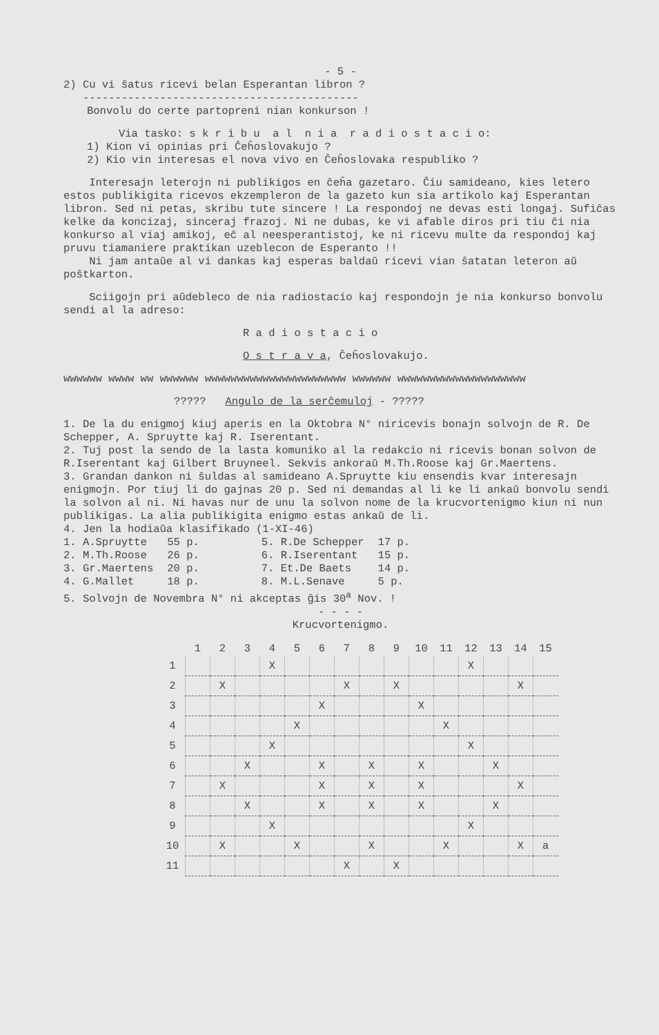- 5 -
2) Cu vi ŝatus ricevi belan Esperantan libron ?
-------------------------------------------
Bonvolu do certe partopreni nian konkurson !
Via tasko: s k r i b u a l n i a r a d i o s t a c i o:
1) Kion vi opinias pri Ĉeĥoslovakujo ?
2) Kio vin interesas el nova vivo en Ĉeĥoslovaka respubliko ?
Interesajn leterojn ni publikigos en ĉeĥa gazetaro. Ĉiu samideano, kies letero estos publikigita ricevos ekzempleron de la gazeto kun sia artikolo kaj Esperantan libron. Sed ni petas, skribu tute sincere ! La respondoj ne devas esti longaj. Sufiĉas kelke da koncizaj, sinceraj frazoj. Ni ne dubas, ke vi afable diros pri tiu ĉi nia konkurso al viaj amikoj, eĉ al neesperantistoj, ke ni ricevu multe da respondoj kaj pruvu tiamaniere praktikan uzeblecon de Esperanto !!
Ni jam antaŭe al vi dankas kaj esperas baldaŭ ricevi vian ŝatatan leteron aŭ poŝtkarton.
Sciigojn pri aŭdebleco de nia radiostacio kaj respondojn je nia konkurso bonvolu sendi al la adreso:
R a d i o s t a c i o
O s t r a v a, Ĉeĥoslovakujo.
wwwwww wwww ww wwwwww wwwwwwwwwwwwwwwwwwwwww wwwwww wwwwwwwwwwwwwwwwwwww
????? Angulo de la serĉemuloj - ?????
1. De la du enigmoj kiuj aperis en la Oktobra N° niricevis bonajn solvojn de R. De Schepper, A. Spruytte kaj R. Iserentant.
2. Tuj post la sendo de la lasta komuniko al la redakcio ni ricevis bonan solvon de R.Iserentant kaj Gilbert Bruyneel. Sekvis ankoraŭ M.Th.Roose kaj Gr.Maertens.
3. Grandan dankon ni ŝuldas al samideano A.Spruytte kiu ensendis kvar interesajn enigmojn. Por tiuj li do gajnas 20 p. Sed ni demandas al li ke li ankaŭ bonvolu sendi la solvon al ni. Ni havas nur de unu la solvon nome de la krucvortenigmo kiun ni nun publikigas. La alia publikigita enigmo estas ankaŭ de li.
4. Jen la hodiaŭa klasifikado (1-XI-46)
| 1. A.Spruytte | 55 p. | 5. R.De Schepper | 17 p. |
| 2. M.Th.Roose | 26 p. | 6. R.Iserentant | 15 p. |
| 3. Gr.Maertens | 20 p. | 7. Et.De Baets | 14 p. |
| 4. G.Mallet | 18 p. | 8. M.L.Senave | 5 p. |
5. Solvojn de Novembra N° ni akceptas ĝis 30<sup>a</sup> Nov. !
- - - -
Krucvortenigmo.
| | 1 | 2 | 3 | 4 | 5 | 6 | 7 | 8 | 9 | 10 | 11 | 12 | 13 | 14 | 15 |
| --- | --- | --- | --- | --- | --- | --- | --- | --- | --- | --- | --- | --- | --- | --- | --- |
| 1 | | | | X | | | | | | | | X | | | |
| 2 | | X | | | | | X | | X | | | | | X | |
| 3 | | | | | | X | | | | X | | | | | |
| 4 | | | | | X | | | | | | X | | | | |
| 5 | | | | X | | | | | | | | X | | | |
| 6 | | | X | | | X | | X | | X | | | X | | |
| 7 | | X | | | | X | | X | | X | | | | X | |
| 8 | | | X | | | X | | X | | X | | | X | | |
| 9 | | | | X | | | | | | | | X | | | |
| 10 | | X | | | X | | | X | | | X | | | X | a |
| 11 | | | | | | | X | | X | | | | | | |